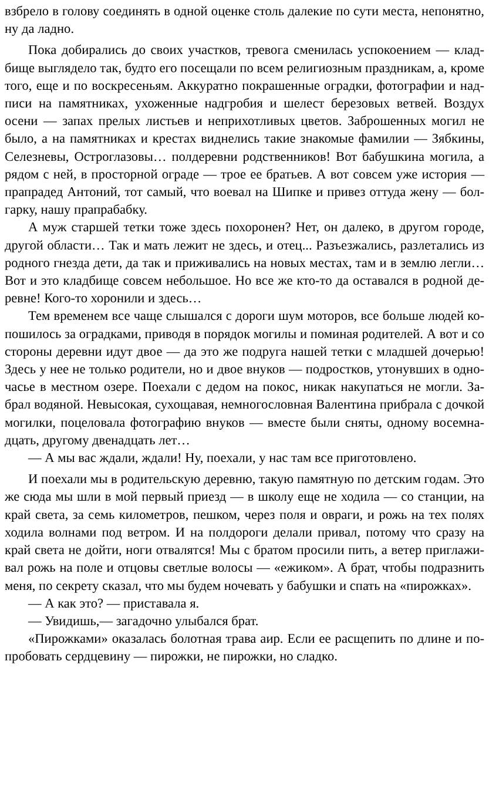взбрело в голову соединять в одной оценке столь далекие по сути места, непонятно, ну да ладно.
Пока добирались до своих участков, тревога сменилась успокоением — кладбище выглядело так, будто его посещали по всем религиозным праздникам, а, кроме того, еще и по воскресеньям. Аккуратно покрашенные оградки, фотографии и надписи на памятниках, ухоженные надгробия и шелест березовых ветвей. Воздух осени — запах прелых листьев и неприхотливых цветов. Заброшенных могил не было, а на памятниках и крестах виднелись такие знакомые фамилии — Зябкины, Селезневы, Остроглазовы… полдеревни родственников! Вот бабушкина могила, а рядом с ней, в просторной ограде — трое ее братьев. А вот совсем уже история — прапрадед Антоний, тот самый, что воевал на Шипке и привез оттуда жену — болгарку, нашу прапрабабку.
А муж старшей тетки тоже здесь похоронен? Нет, он далеко, в другом городе, другой области… Так и мать лежит не здесь, и отец... Разъезжались, разлетались из родного гнезда дети, да так и приживались на новых местах, там и в землю легли… Вот и это кладбище совсем небольшое. Но все же кто-то да оставался в родной деревне! Кого-то хоронили и здесь…
Тем временем все чаще слышался с дороги шум моторов, все больше людей копошилось за оградками, приводя в порядок могилы и поминая родителей. А вот и со стороны деревни идут двое — да это же подруга нашей тетки с младшей дочерью! Здесь у нее не только родители, но и двое внуков — подростков, утонувших в одночасье в местном озере. Поехали с дедом на покос, никак накупаться не могли. Забрал водяной. Невысокая, сухощавая, немногословная Валентина прибрала с дочкой могилки, поцеловала фотографию внуков — вместе были сняты, одному восемнадцать, другому двенадцать лет…
— А мы вас ждали, ждали! Ну, поехали, у нас там все приготовлено.
И поехали мы в родительскую деревню, такую памятную по детским годам. Это же сюда мы шли в мой первый приезд — в школу еще не ходила — со станции, на край света, за семь километров, пешком, через поля и овраги, и рожь на тех полях ходила волнами под ветром. И на полдороги делали привал, потому что сразу на край света не дойти, ноги отвалятся! Мы с братом просили пить, а ветер приглаживал рожь на поле и отцовы светлые волосы — «ежиком». А брат, чтобы подразнить меня, по секрету сказал, что мы будем ночевать у бабушки и спать на «пирожках».
— А как это? — приставала я.
— Увидишь,— загадочно улыбался брат.
«Пирожками» оказалась болотная трава аир. Если ее расщепить по длине и попробовать сердцевину — пирожки, не пирожки, но сладко.